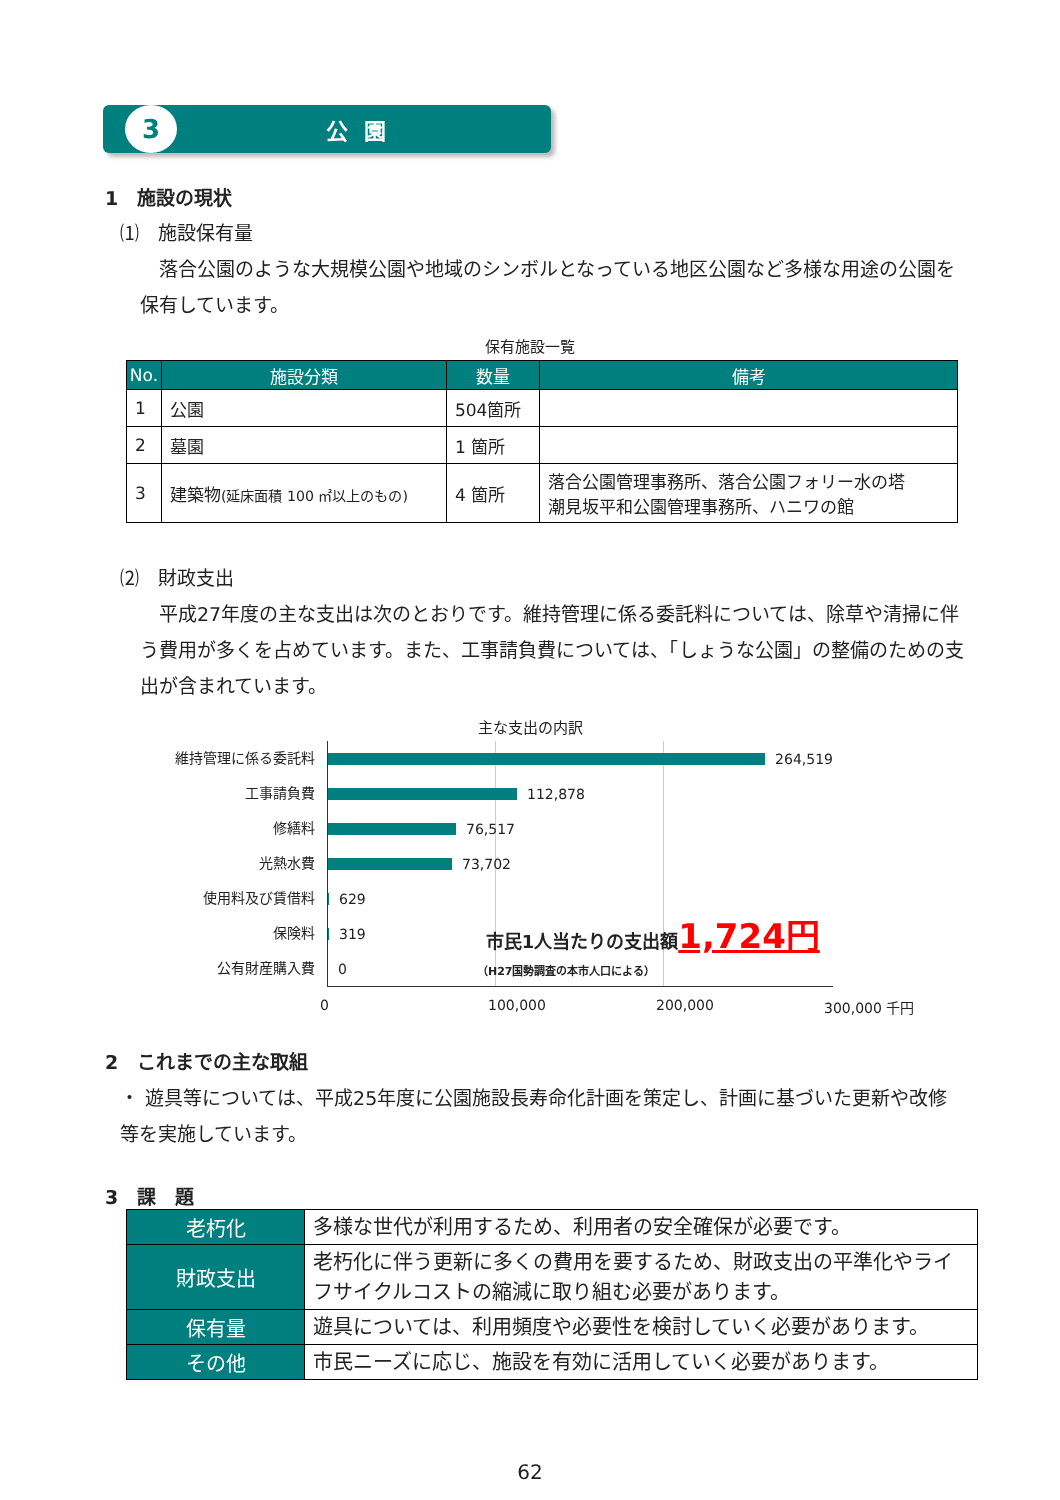3
公園
1　施設の現状
⑴　施設保有量
　落合公園のような大規模公園や地域のシンボルとなっている地区公園など多様な用途の公園を保有しています。
保有施設一覧
| No. | 施設分類 | 数量 | 備考 |
| --- | --- | --- | --- |
| 1 | 公園 | 504箇所 | |
| 2 | 墓園 | 1 箇所 | |
| 3 | 建築物 (延床面積 100 ㎡以上のもの) | 4 箇所 | 落合公園管理事務所、落合公園フォリー水の塔 潮見坂平和公園管理事務所、ハニワの館 |
⑵　財政支出
　平成27年度の主な支出は次のとおりです。維持管理に係る委託料については、除草や清掃に伴う費用が多くを占めています。また、工事請負費については、「しょうな公園」の整備のための支出が含まれています。
主な支出の内訳
維持管理に係る委託料
工事請負費
修繕料
光熱水費
使用料及び賃借料
保険料
公有財産購入費
264,519
112,878
76,517
73,702
629
319 市民1人当たりの支出額1,724円
0 （H27国勢調査の本市人口による）
0 100,000 200,000 300,000 千円
2　これまでの主な取組
・ 遊具等については、平成25年度に公園施設長寿命化計画を策定し、計画に基づいた更新や改修等を実施しています。
3　課　題
| 老朽化 | 多様な世代が利用するため、利用者の安全確保が必要です。 |
| 財政支出 | 老朽化に伴う更新に多くの費用を要するため、財政支出の平準化やライフサイクルコストの縮減に取り組む必要があります。 |
| 保有量 | 遊具については、利用頻度や必要性を検討していく必要があります。 |
| その他 | 市民ニーズに応じ、施設を有効に活用していく必要があります。 |
62